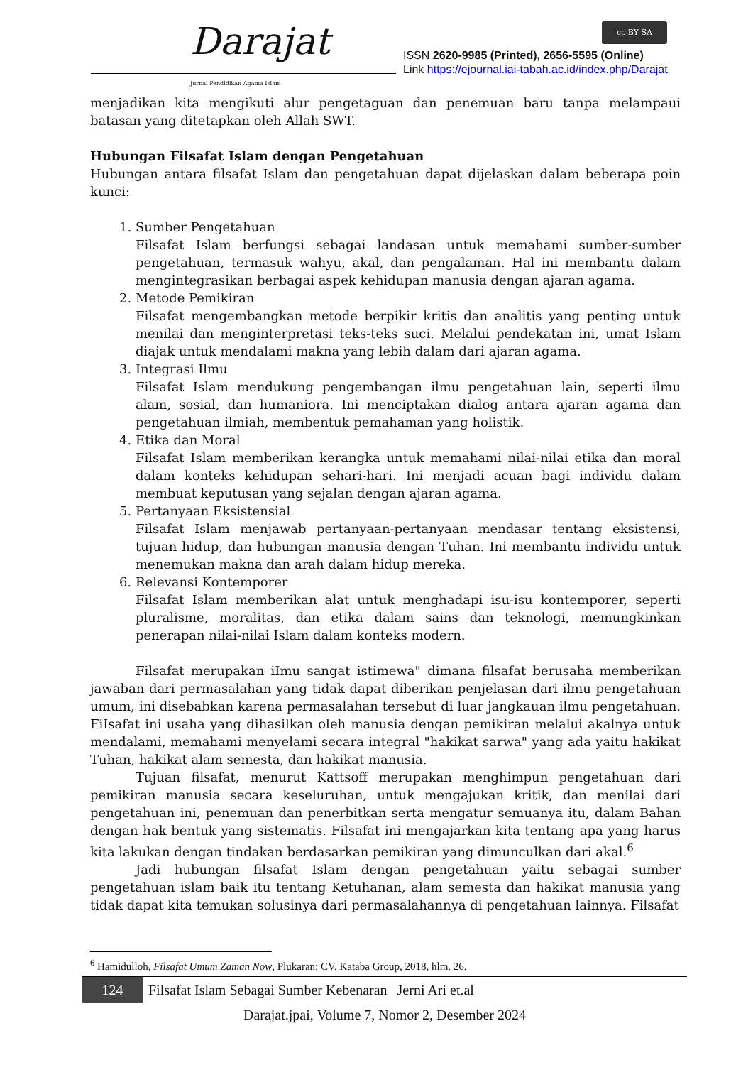Darajat
Jurnal Pendidikan Agama Islam
cc BY SA
ISSN 2620-9985 (Printed), 2656-5595 (Online)
Link https://ejournal.iai-tabah.ac.id/index.php/Darajat
menjadikan kita mengikuti alur pengetaguan dan penemuan baru tanpa melampaui batasan yang ditetapkan oleh Allah SWT.
Hubungan Filsafat Islam dengan Pengetahuan
Hubungan antara filsafat Islam dan pengetahuan dapat dijelaskan dalam beberapa poin kunci:
1. Sumber Pengetahuan
Filsafat Islam berfungsi sebagai landasan untuk memahami sumber-sumber pengetahuan, termasuk wahyu, akal, dan pengalaman. Hal ini membantu dalam mengintegrasikan berbagai aspek kehidupan manusia dengan ajaran agama.
2. Metode Pemikiran
Filsafat mengembangkan metode berpikir kritis dan analitis yang penting untuk menilai dan menginterpretasi teks-teks suci. Melalui pendekatan ini, umat Islam diajak untuk mendalami makna yang lebih dalam dari ajaran agama.
3. Integrasi Ilmu
Filsafat Islam mendukung pengembangan ilmu pengetahuan lain, seperti ilmu alam, sosial, dan humaniora. Ini menciptakan dialog antara ajaran agama dan pengetahuan ilmiah, membentuk pemahaman yang holistik.
4. Etika dan Moral
Filsafat Islam memberikan kerangka untuk memahami nilai-nilai etika dan moral dalam konteks kehidupan sehari-hari. Ini menjadi acuan bagi individu dalam membuat keputusan yang sejalan dengan ajaran agama.
5. Pertanyaan Eksistensial
Filsafat Islam menjawab pertanyaan-pertanyaan mendasar tentang eksistensi, tujuan hidup, dan hubungan manusia dengan Tuhan. Ini membantu individu untuk menemukan makna dan arah dalam hidup mereka.
6. Relevansi Kontemporer
Filsafat Islam memberikan alat untuk menghadapi isu-isu kontemporer, seperti pluralisme, moralitas, dan etika dalam sains dan teknologi, memungkinkan penerapan nilai-nilai Islam dalam konteks modern.
Filsafat merupakan iImu sangat istimewa" dimana filsafat berusaha memberikan jawaban dari permasalahan yang tidak dapat diberikan penjelasan dari ilmu pengetahuan umum, ini disebabkan karena permasalahan tersebut di luar jangkauan ilmu pengetahuan. FiIsafat ini usaha yang dihasilkan oleh manusia dengan pemikiran melalui akalnya untuk mendalami, memahami menyelami secara integral "hakikat sarwa" yang ada yaitu hakikat Tuhan, hakikat alam semesta, dan hakikat manusia.
Tujuan filsafat, menurut Kattsoff merupakan menghimpun pengetahuan dari pemikiran manusia secara keseluruhan, untuk mengajukan kritik, dan menilai dari pengetahuan ini, penemuan dan penerbitkan serta mengatur semuanya itu, dalam Bahan dengan hak bentuk yang sistematis. Filsafat ini mengajarkan kita tentang apa yang harus kita lakukan dengan tindakan berdasarkan pemikiran yang dimunculkan dari akal.<sup>6</sup>
Jadi hubungan filsafat Islam dengan pengetahuan yaitu sebagai sumber pengetahuan islam baik itu tentang Ketuhanan, alam semesta dan hakikat manusia yang tidak dapat kita temukan solusinya dari permasalahannya di pengetahuan lainnya. Filsafat
<sup>6</sup> Hamidulloh, Filsafat Umum Zaman Now, Plukaran: CV. Kataba Group, 2018, hlm. 26.
124 Filsafat Islam Sebagai Sumber Kebenaran | Jerni Ari et.al
Darajat.jpai, Volume 7, Nomor 2, Desember 2024